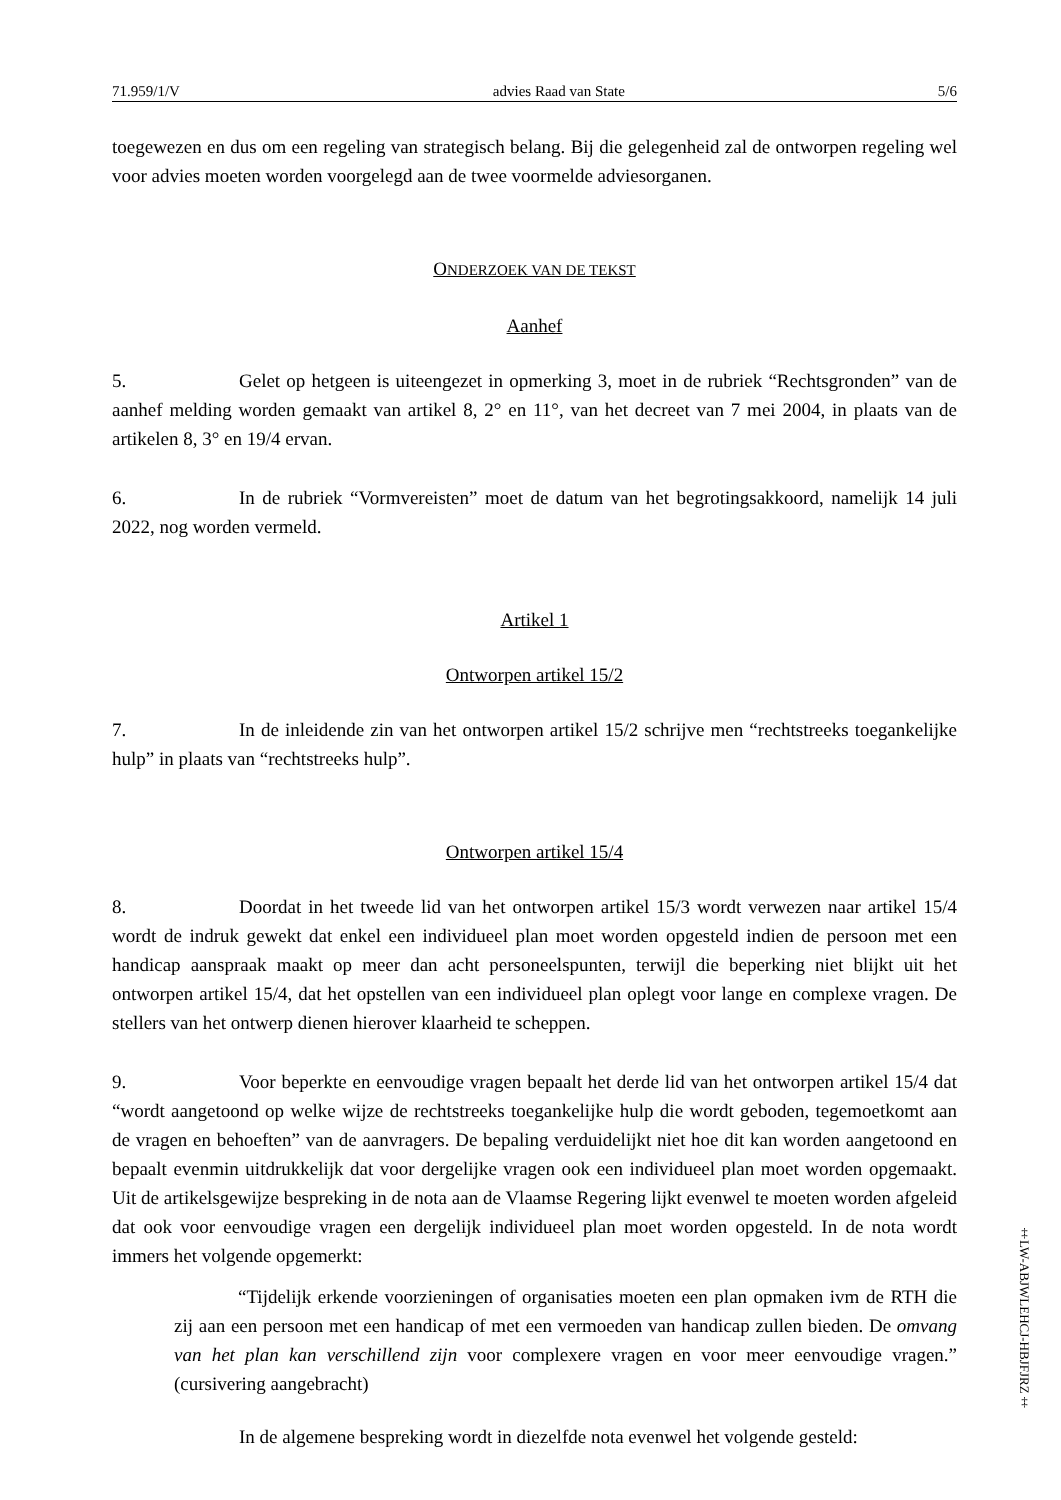71.959/1/V advies Raad van State 5/6
toegewezen en dus om een regeling van strategisch belang. Bij die gelegenheid zal de ontworpen regeling wel voor advies moeten worden voorgelegd aan de twee voormelde adviesorganen.
ONDERZOEK VAN DE TEKST
Aanhef
5. Gelet op hetgeen is uiteengezet in opmerking 3, moet in de rubriek “Rechtsgronden” van de aanhef melding worden gemaakt van artikel 8, 2° en 11°, van het decreet van 7 mei 2004, in plaats van de artikelen 8, 3° en 19/4 ervan.
6. In de rubriek “Vormvereisten” moet de datum van het begrotingsakkoord, namelijk 14 juli 2022, nog worden vermeld.
Artikel 1
Ontworpen artikel 15/2
7. In de inleidende zin van het ontworpen artikel 15/2 schrijve men “rechtstreeks toegankelijke hulp” in plaats van “rechtstreeks hulp”.
Ontworpen artikel 15/4
8. Doordat in het tweede lid van het ontworpen artikel 15/3 wordt verwezen naar artikel 15/4 wordt de indruk gewekt dat enkel een individueel plan moet worden opgesteld indien de persoon met een handicap aanspraak maakt op meer dan acht personeelspunten, terwijl die beperking niet blijkt uit het ontworpen artikel 15/4, dat het opstellen van een individueel plan oplegt voor lange en complexe vragen. De stellers van het ontwerp dienen hierover klaarheid te scheppen.
9. Voor beperkte en eenvoudige vragen bepaalt het derde lid van het ontworpen artikel 15/4 dat “wordt aangetoond op welke wijze de rechtstreeks toegankelijke hulp die wordt geboden, tegemoetkomt aan de vragen en behoeften” van de aanvragers. De bepaling verduidelijkt niet hoe dit kan worden aangetoond en bepaalt evenmin uitdrukkelijk dat voor dergelijke vragen ook een individueel plan moet worden opgemaakt. Uit de artikelsgewijze bespreking in de nota aan de Vlaamse Regering lijkt evenwel te moeten worden afgeleid dat ook voor eenvoudige vragen een dergelijk individueel plan moet worden opgesteld. In de nota wordt immers het volgende opgemerkt:
“Tijdelijk erkende voorzieningen of organisaties moeten een plan opmaken ivm de RTH die zij aan een persoon met een handicap of met een vermoeden van handicap zullen bieden. De omvang van het plan kan verschillend zijn voor complexere vragen en voor meer eenvoudige vragen.” (cursivering aangebracht)
In de algemene bespreking wordt in diezelfde nota evenwel het volgende gesteld:
‡LW-ABJWLEHCJ-HBJFJRZ‡